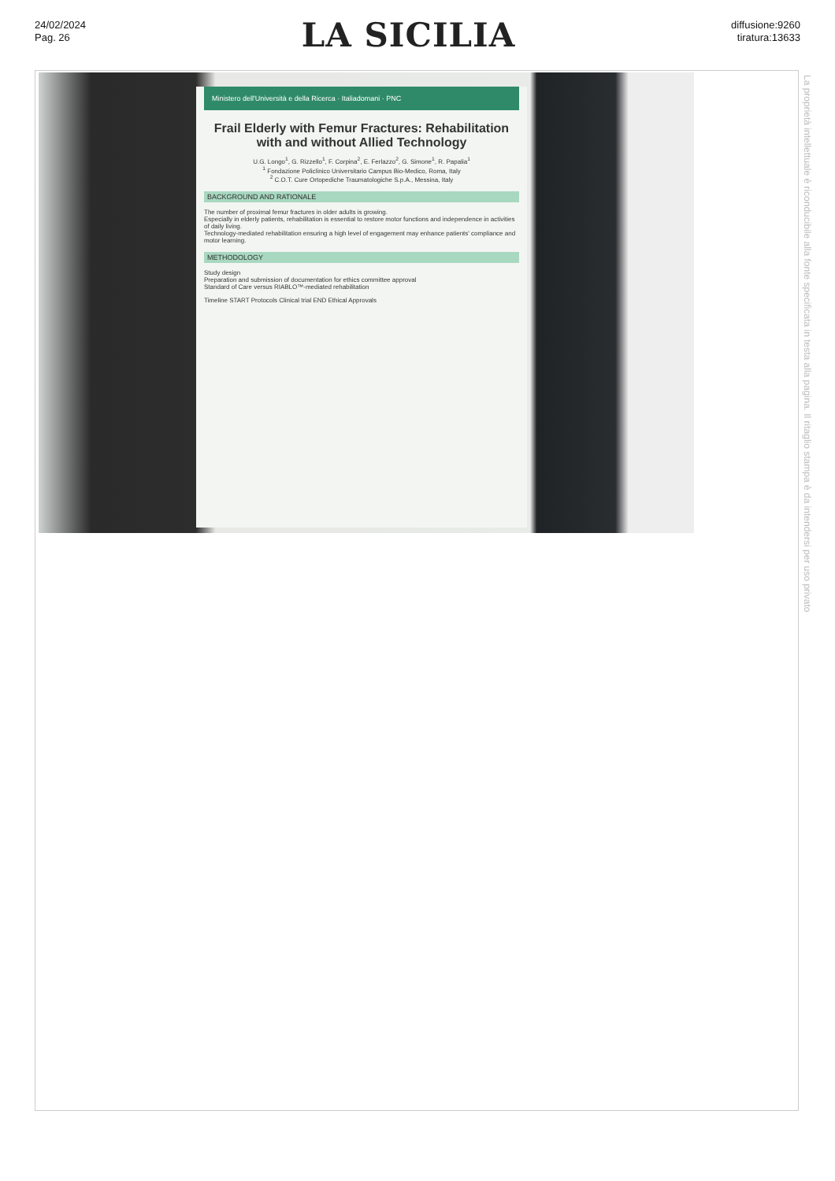24/02/2024
Pag. 26
LA SICILIA
diffusione:9260
tiratura:13633
Ministero dell'Università e della Ricerca · Italiadomani · PNC
Frail Elderly with Femur Fractures: Rehabilitation with and without Allied Technology
U.G. Longo<sup>1</sup>, G. Rizzello<sup>1</sup>, F. Corpina<sup>2</sup>, E. Ferlazzo<sup>2</sup>, G. Simone<sup>1</sup>, R. Papalia<sup>1</sup>
<sup>1</sup> Fondazione Policlinico Universitario Campus Bio-Medico, Roma, Italy
<sup>2</sup> C.O.T. Cure Ortopediche Traumatologiche S.p.A., Messina, Italy
BACKGROUND AND RATIONALE
The number of proximal femur fractures in older adults is growing.
Especially in elderly patients, rehabilitation is essential to restore motor functions and independence in activities of daily living.
Technology-mediated rehabilitation ensuring a high level of engagement may enhance patients' compliance and motor learning.
METHODOLOGY
Study design
Preparation and submission of documentation for ethics committee approval
Standard of Care versus RIABLO™-mediated rehabilitation
Timeline START Protocols Clinical trial END Ethical Approvals
La proprietà intellettuale è riconducibile alla fonte specificata in testa alla pagina. Il ritaglio stampa è da intendersi per uso privato